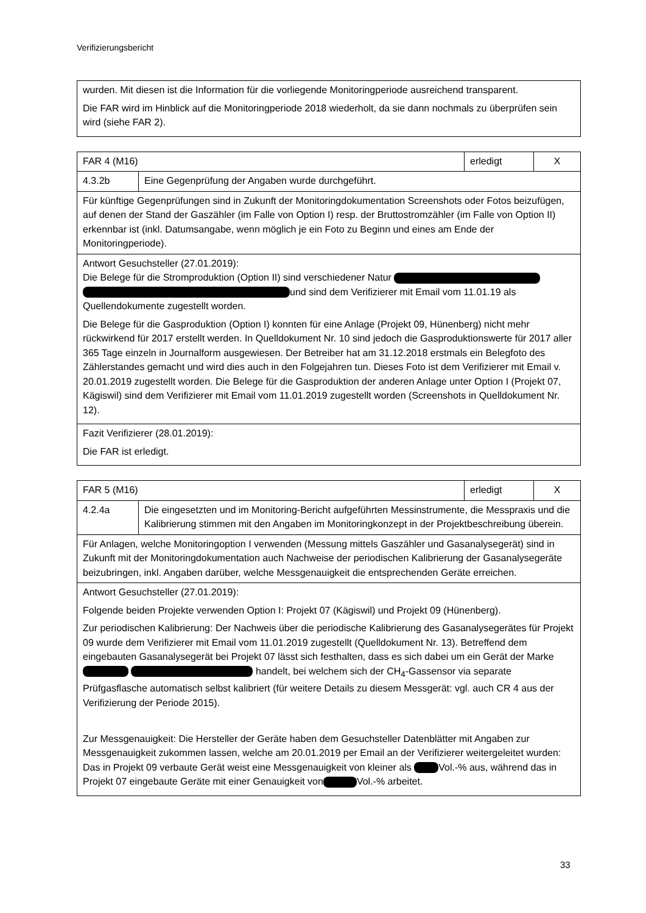Verifizierungsbericht
| wurden. Mit diesen ist die Information für die vorliegende Monitoringperiode ausreichend transparent. Die FAR wird im Hinblick auf die Monitoringperiode 2018 wiederholt, da sie dann nochmals zu überprüfen sein wird (siehe FAR 2). |
| FAR 4 (M16) | | erledigt | X |
| 4.3.2b | Eine Gegenprüfung der Angaben wurde durchgeführt. | | |
| Für künftige Gegenprüfungen sind in Zukunft der Monitoringdokumentation Screenshots oder Fotos beizufügen, auf denen der Stand der Gaszähler (im Falle von Option I) resp. der Bruttostromzähler (im Falle von Option II) erkennbar ist (inkl. Datumsangabe, wenn möglich je ein Foto zu Beginn und eines am Ende der Monitoringperiode). | | | |
| Antwort Gesuchsteller (27.01.2019): Die Belege für die Stromproduktion (Option II) sind verschiedener Natur und sind dem Verifizierer mit Email vom 11.01.19 als Quellendokumente zugestellt worden. Die Belege für die Gasproduktion (Option I) konnten für eine Anlage (Projekt 09, Hünenberg) nicht mehr rückwirkend für 2017 erstellt werden. In Quelldokument Nr. 10 sind jedoch die Gasproduktionswerte für 2017 aller 365 Tage einzeln in Journalform ausgewiesen. Der Betreiber hat am 31.12.2018 erstmals ein Belegfoto des Zählerstandes gemacht und wird dies auch in den Folgejahren tun. Dieses Foto ist dem Verifizierer mit Email v. 20.01.2019 zugestellt worden. Die Belege für die Gasproduktion der anderen Anlage unter Option I (Projekt 07, Kägiswil) sind dem Verifizierer mit Email vom 11.01.2019 zugestellt worden (Screenshots in Quelldokument Nr. 12). | | | |
| Fazit Verifizierer (28.01.2019): Die FAR ist erledigt. | | | |
| FAR 5 (M16) | | erledigt | X |
| 4.2.4a | Die eingesetzten und im Monitoring-Bericht aufgeführten Messinstrumente, die Messpraxis und die Kalibrierung stimmen mit den Angaben im Monitoringkonzept in der Projektbeschreibung überein. | | |
| Für Anlagen, welche Monitoringoption I verwenden (Messung mittels Gaszähler und Gasanalyse­gerät) sind in Zukunft mit der Monitoringdokumentation auch Nachweise der periodischen Kali­brierung der Gasanalysegeräte beizubringen, inkl. Angaben darüber, welche Messgenauigkeit die entsprechenden Geräte erreichen. | | | |
| Antwort Gesuchsteller (27.01.2019): Folgende beiden Projekte verwenden Option I: Projekt 07 (Kägiswil) und Projekt 09 (Hünenberg). Zur periodischen Kalibrierung: Der Nachweis über die periodische Kalibrierung des Gasanalysegerätes für Projekt 09 wurde dem Verifizierer mit Email vom 11.01.2019 zugestellt (Quelldokument Nr. 13). Betreffend dem eingebauten Gasanalysegerät bei Projekt 07 lässt sich festhalten, dass es sich dabei um ein Gerät der Marke handelt, bei welchem sich der CH<sub>4</sub>-Gassensor via separate Prüfgasflasche automatisch selbst kalibriert (für weitere Details zu diesem Messgerät: vgl. auch CR 4 aus der Verifizierung der Periode 2015). Zur Messgenauigkeit: Die Hersteller der Geräte haben dem Gesuchsteller Datenblätter mit Angaben zur Messgenauigkeit zukommen lassen, welche am 20.01.2019 per Email an der Verifizierer weitergeleitet wurden: Das in Projekt 09 verbaute Gerät weist eine Messgenauigkeit von kleiner als Vol.-% aus, während das in Projekt 07 eingebaute Geräte mit einer Genauigkeit von Vol.-% arbeitet. | | | |
33